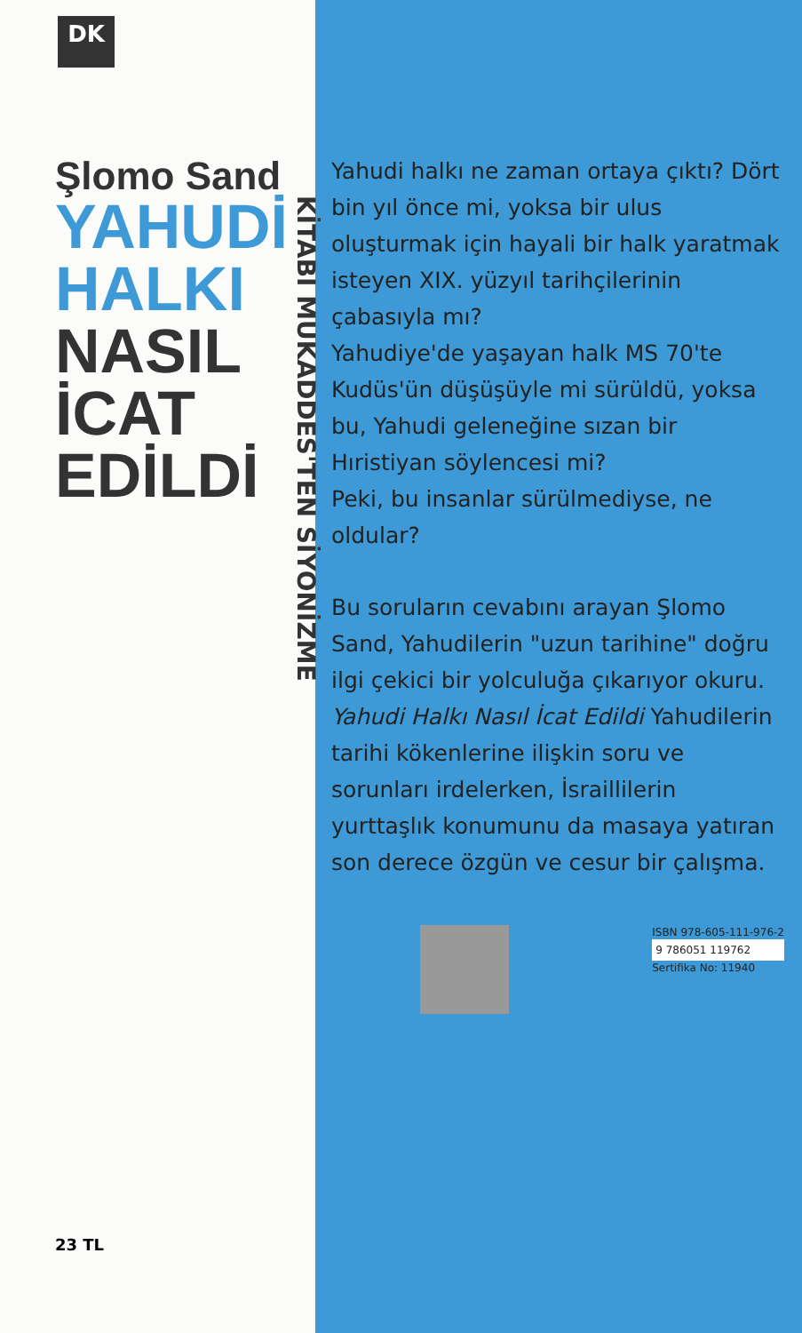DK
Şlomo Sand
YAHUDİ
HALKI
NASIL
İCAT
EDİLDİ
KİTABI MUKADDES'TEN SİYONİZME
23 TL
Yahudi halkı ne zaman ortaya çıktı? Dört bin yıl önce mi, yoksa bir ulus oluşturmak için hayali bir halk yaratmak isteyen XIX. yüzyıl tarihçilerinin çabasıyla mı?
Yahudiye'de yaşayan halk MS 70'te Kudüs'ün düşüşüyle mi sürüldü, yoksa bu, Yahudi geleneğine sızan bir Hıristiyan söylencesi mi?
Peki, bu insanlar sürülmediyse, ne oldular?
Bu soruların cevabını arayan Şlomo Sand, Yahudilerin "uzun tarihine" doğru ilgi çekici bir yolculuğa çıkarıyor okuru. Yahudi Halkı Nasıl İcat Edildi Yahudilerin tarihi kökenlerine ilişkin soru ve sorunları irdelerken, İsraillilerin yurttaşlık konumunu da masaya yatıran son derece özgün ve cesur bir çalışma.
ISBN 978-605-111-976-2
9 786051 119762
Sertifika No: 11940